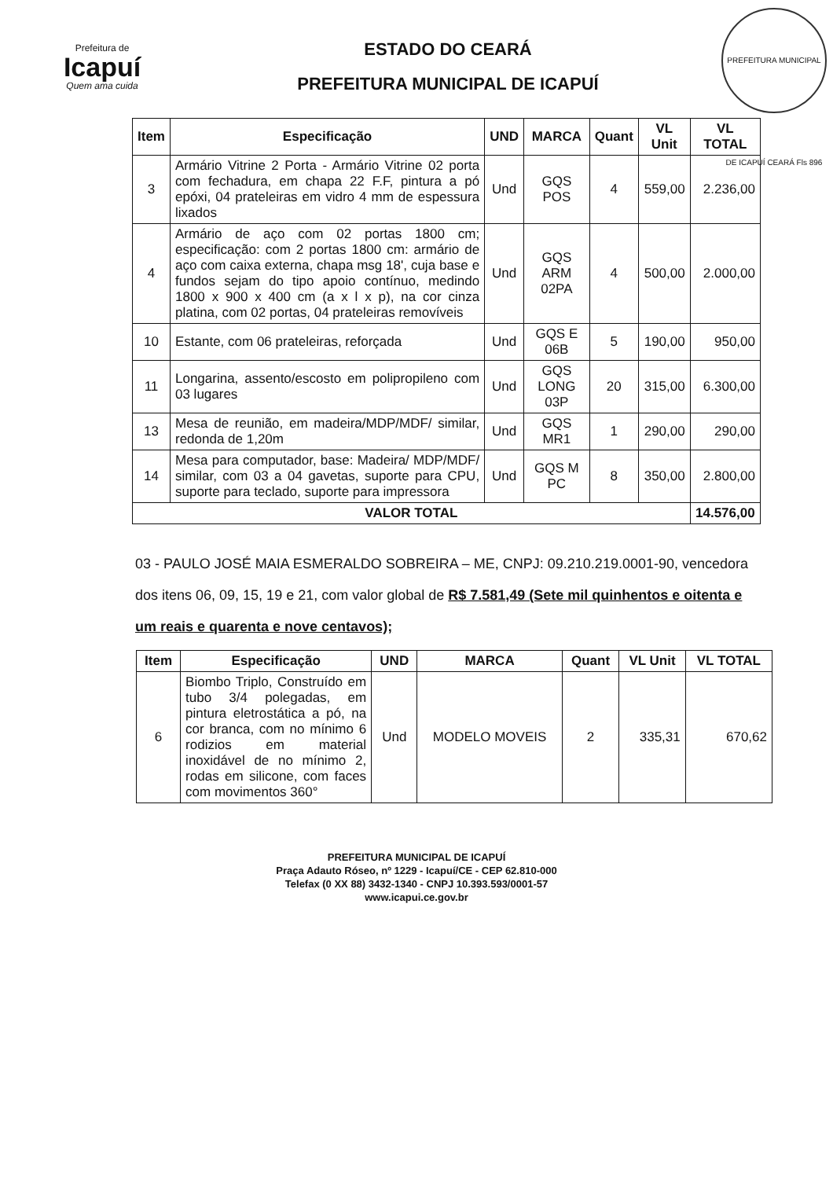Prefeitura de
Icapuí
Quem ama cuida
ESTADO DO CEARÁ
PREFEITURA MUNICIPAL DE ICAPUÍ
PREFEITURA MUNICIPAL DE ICAPUÍ CEARÁ Fls 896
| Item | Especificação | UND | MARCA | Quant | VL Unit | VL TOTAL |
| --- | --- | --- | --- | --- | --- | --- |
| 3 | Armário Vitrine 2 Porta - Armário Vitrine 02 porta com fechadura, em chapa 22 F.F, pintura a pó epóxi, 04 prateleiras em vidro 4 mm de espessura lixados | Und | GQS POS | 4 | 559,00 | 2.236,00 |
| 4 | Armário de aço com 02 portas 1800 cm; especificação: com 2 portas 1800 cm: armário de aço com caixa externa, chapa msg 18', cuja base e fundos sejam do tipo apoio contínuo, medindo 1800 x 900 x 400 cm (a x l x p), na cor cinza platina, com 02 portas, 04 prateleiras removíveis | Und | GQS ARM 02PA | 4 | 500,00 | 2.000,00 |
| 10 | Estante, com 06 prateleiras, reforçada | Und | GQS E 06B | 5 | 190,00 | 950,00 |
| 11 | Longarina, assento/escosto em polipropileno com 03 lugares | Und | GQS LONG 03P | 20 | 315,00 | 6.300,00 |
| 13 | Mesa de reunião, em madeira/MDP/MDF/ similar, redonda de 1,20m | Und | GQS MR1 | 1 | 290,00 | 290,00 |
| 14 | Mesa para computador, base: Madeira/ MDP/MDF/ similar, com 03 a 04 gavetas, suporte para CPU, suporte para teclado, suporte para impressora | Und | GQS M PC | 8 | 350,00 | 2.800,00 |
| VALOR TOTAL | | | | | | 14.576,00 |
03 - PAULO JOSÉ MAIA ESMERALDO SOBREIRA – ME, CNPJ: 09.210.219.0001-90, vencedora dos itens 06, 09, 15, 19 e 21, com valor global de R$ 7.581,49 (Sete mil quinhentos e oitenta e um reais e quarenta e nove centavos);
| Item | Especificação | UND | MARCA | Quant | VL Unit | VL TOTAL |
| --- | --- | --- | --- | --- | --- | --- |
| 6 | Biombo Triplo, Construído em tubo 3/4 polegadas, em pintura eletrostática a pó, na cor branca, com no mínimo 6 rodizios em material inoxidável de no mínimo 2, rodas em silicone, com faces com movimentos 360° | Und | MODELO MOVEIS | 2 | 335,31 | 670,62 |
PREFEITURA MUNICIPAL DE ICAPUÍ
Praça Adauto Róseo, nº 1229 - Icapuí/CE - CEP 62.810-000
Telefax (0 XX 88) 3432-1340 - CNPJ 10.393.593/0001-57
www.icapui.ce.gov.br